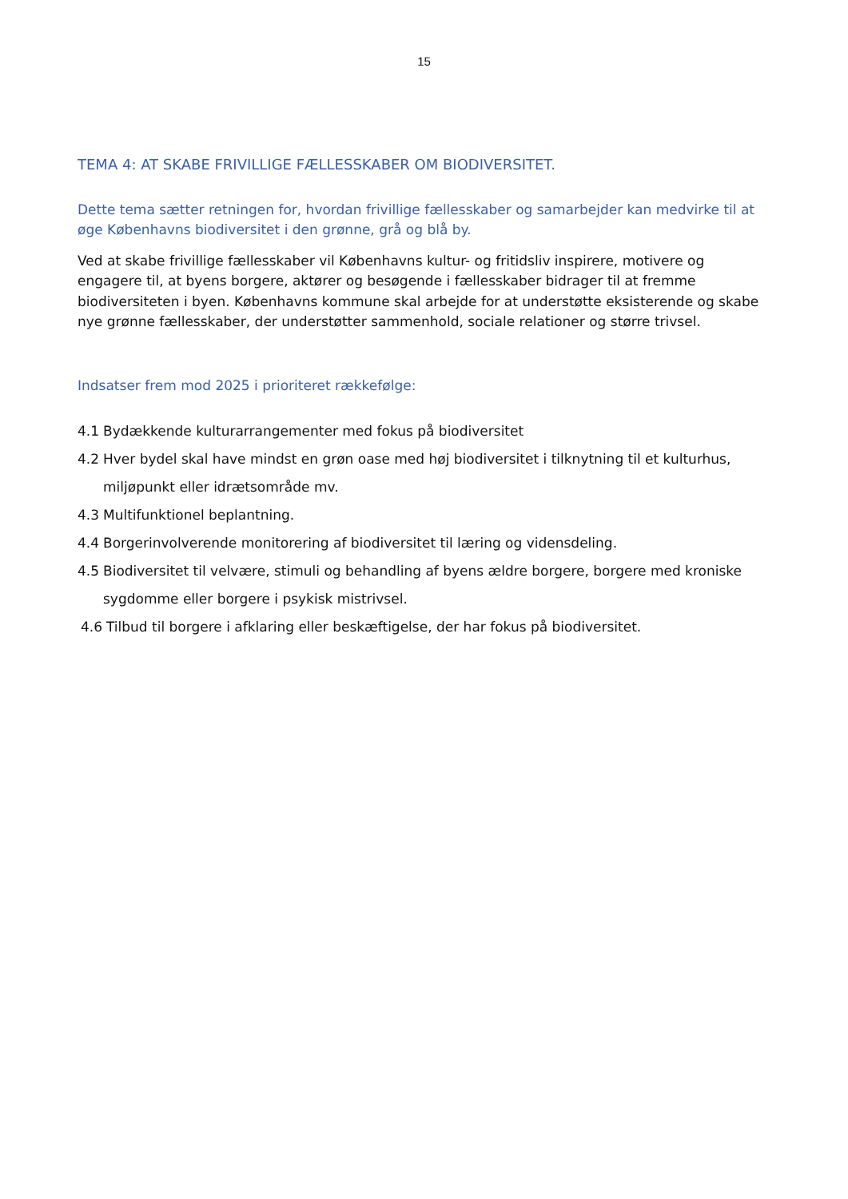15
TEMA 4: AT SKABE FRIVILLIGE FÆLLESSKABER OM BIODIVERSITET.
Dette tema sætter retningen for, hvordan frivillige fællesskaber og samarbejder kan medvirke til at øge Københavns biodiversitet i den grønne, grå og blå by.
Ved at skabe frivillige fællesskaber vil Københavns kultur- og fritidsliv inspirere, motivere og engagere til, at byens borgere, aktører og besøgende i fællesskaber bidrager til at fremme biodiversiteten i byen. Københavns kommune skal arbejde for at understøtte eksisterende og skabe nye grønne fællesskaber, der understøtter sammenhold, sociale relationer og større trivsel.
Indsatser frem mod 2025 i prioriteret rækkefølge:
4.1 Bydækkende kulturarrangementer med fokus på biodiversitet
4.2 Hver bydel skal have mindst en grøn oase med høj biodiversitet i tilknytning til et kulturhus, miljøpunkt eller idrætsområde mv.
4.3 Multifunktionel beplantning.
4.4 Borgerinvolverende monitorering af biodiversitet til læring og vidensdeling.
4.5 Biodiversitet til velvære, stimuli og behandling af byens ældre borgere, borgere med kroniske sygdomme eller borgere i psykisk mistrivsel.
4.6 Tilbud til borgere i afklaring eller beskæftigelse, der har fokus på biodiversitet.